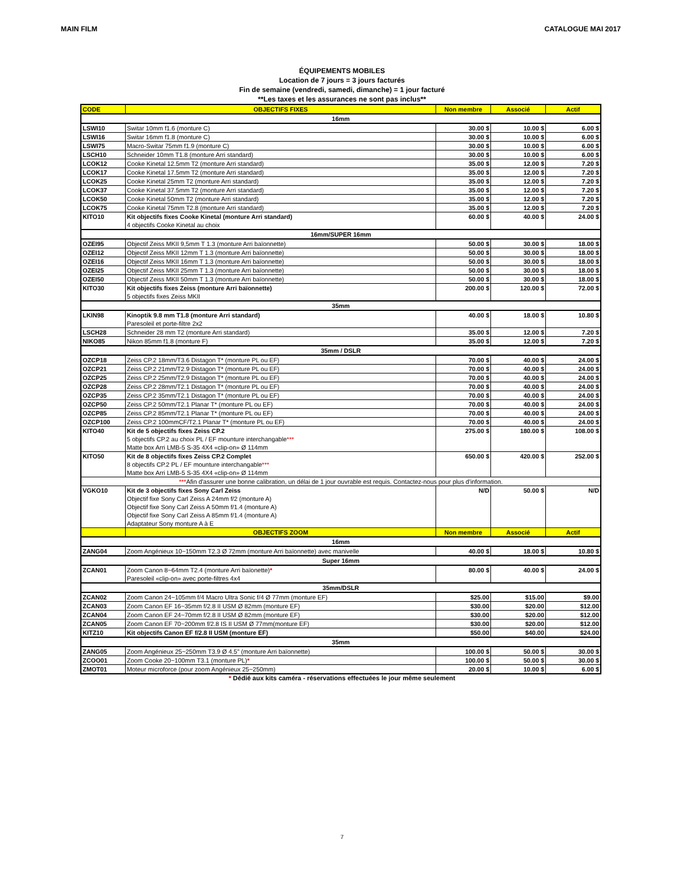MAIN FILM CATALOGUE MAI 2017
ÉQUIPEMENTS MOBILES
Location de 7 jours = 3 jours facturés
Fin de semaine (vendredi, samedi, dimanche) = 1 jour facturé
**Les taxes et les assurances ne sont pas inclus**
| CODE | OBJECTIFS FIXES | Non membre | Associé | Actif |
| --- | --- | --- | --- | --- |
| 16mm | | | | |
| LSWI10 | Switar 10mm f1.6 (monture C) | 30.00 $ | 10.00 $ | 6.00 $ |
| LSWI16 | Switar 16mm f1.8 (monture C) | 30.00 $ | 10.00 $ | 6.00 $ |
| LSWI75 | Macro-Switar 75mm f1.9 (monture C) | 30.00 $ | 10.00 $ | 6.00 $ |
| LSCH10 | Schneider 10mm T1.8 (monture Arri standard) | 30.00 $ | 10.00 $ | 6.00 $ |
| LCOK12 | Cooke Kinetal 12.5mm T2 (monture Arri standard) | 35.00 $ | 12.00 $ | 7.20 $ |
| LCOK17 | Cooke Kinetal 17.5mm T2 (monture Arri standard) | 35.00 $ | 12.00 $ | 7.20 $ |
| LCOK25 | Cooke Kinetal 25mm T2 (monture Arri standard) | 35.00 $ | 12.00 $ | 7.20 $ |
| LCOK37 | Cooke Kinetal 37.5mm T2 (monture Arri standard) | 35.00 $ | 12.00 $ | 7.20 $ |
| LCOK50 | Cooke Kinetal 50mm T2 (monture Arri standard) | 35.00 $ | 12.00 $ | 7.20 $ |
| LCOK75 | Cooke Kinetal 75mm T2.8 (monture Arri standard) | 35.00 $ | 12.00 $ | 7.20 $ |
| KITO10 | Kit objectifs fixes Cooke Kinetal (monture Arri standard) 4 objectifs Cooke Kinetal au choix | 60.00 $ | 40.00 $ | 24.00 $ |
| 16mm/SUPER 16mm | | | | |
| OZEI95 | Objectif Zeiss MKII 9,5mm T 1.3 (monture Arri baïonnette) | 50.00 $ | 30.00 $ | 18.00 $ |
| OZEI12 | Objectif Zeiss MKII 12mm T 1.3 (monture Arri baïonnette) | 50.00 $ | 30.00 $ | 18.00 $ |
| OZEI16 | Objectif Zeiss MKII 16mm T 1.3 (monture Arri baïonnette) | 50.00 $ | 30.00 $ | 18.00 $ |
| OZEI25 | Objectif Zeiss MKII 25mm T 1.3 (monture Arri baïonnette) | 50.00 $ | 30.00 $ | 18.00 $ |
| OZEI50 | Objectif Zeiss MKII 50mm T 1.3 (monture Arri baïonnette) | 50.00 $ | 30.00 $ | 18.00 $ |
| KITO30 | Kit objectifs fixes Zeiss (monture Arri baïonnette) 5 objectifs fixes Zeiss MKII | 200.00 $ | 120.00 $ | 72.00 $ |
| 35mm | | | | |
| LKIN98 | Kinoptik 9.8 mm T1.8 (monture Arri standard) Paresoleil et porte-filtre 2x2 | 40.00 $ | 18.00 $ | 10.80 $ |
| LSCH28 | Schneider 28 mm T2 (monture Arri standard) | 35.00 $ | 12.00 $ | 7.20 $ |
| NIKO85 | Nikon 85mm f1.8 (monture F) | 35.00 $ | 12.00 $ | 7.20 $ |
| 35mm / DSLR | | | | |
| OZCP18 | Zeiss CP.2 18mm/T3.6 Distagon T* (monture PL ou EF) | 70.00 $ | 40.00 $ | 24.00 $ |
| OZCP21 | Zeiss CP.2 21mm/T2.9 Distagon T* (monture PL ou EF) | 70.00 $ | 40.00 $ | 24.00 $ |
| OZCP25 | Zeiss CP.2 25mm/T2.9 Distagon T* (monture PL ou EF) | 70.00 $ | 40.00 $ | 24.00 $ |
| OZCP28 | Zeiss CP.2 28mm/T2.1 Distagon T* (monture PL ou EF) | 70.00 $ | 40.00 $ | 24.00 $ |
| OZCP35 | Zeiss CP.2 35mm/T2.1 Distagon T* (monture PL ou EF) | 70.00 $ | 40.00 $ | 24.00 $ |
| OZCP50 | Zeiss CP.2 50mm/T2.1 Planar T* (monture PL ou EF) | 70.00 $ | 40.00 $ | 24.00 $ |
| OZCP85 | Zeiss CP.2 85mm/T2.1 Planar T* (monture PL ou EF) | 70.00 $ | 40.00 $ | 24.00 $ |
| OZCP100 | Zeiss CP.2 100mmCF/T2.1 Planar T* (monture PL ou EF) | 70.00 $ | 40.00 $ | 24.00 $ |
| KITO40 | Kit de 5 objectifs fixes Zeiss CP.2 5 objectifs CP.2 au choix PL / EF mounture interchangable *** Matte box Arri LMB-5 S-35 4X4 «clip-on» Ø 114mm | 275.00 $ | 180.00 $ | 108.00 $ |
| KITO50 | Kit de 8 objectifs fixes Zeiss CP.2 Complet 8 objectifs CP.2 PL / EF mounture interchangable *** Matte box Arri LMB-5 S-35 4X4 «clip-on» Ø 114mm | 650.00 $ | 420.00 $ | 252.00 $ |
| *** Afin d'assurer une bonne calibration, un délai de 1 jour ouvrable est requis. Contactez-nous pour plus d'information. | | | | |
| VGKO10 | Kit de 3 objectifs fixes Sony Carl Zeiss Objectif fixe Sony Carl Zeiss A 24mm f/2 (monture A) Objectif fixe Sony Carl Zeiss A 50mm f/1.4 (monture A) Objectif fixe Sony Carl Zeiss A 85mm f/1.4 (monture A) Adaptateur Sony monture A à E | N/D | 50.00 $ | N/D |
| | OBJECTIFS ZOOM | Non membre | Associé | Actif |
| 16mm | | | | |
| ZANG04 | Zoom Angénieux 10~150mm T2.3 Ø 72mm (monture Arri baïonnette) avec manivelle | 40.00 $ | 18.00 $ | 10.80 $ |
| Super 16mm | | | | |
| ZCAN01 | Zoom Canon 8~64mm T2.4 (monture Arri baïonette) * Paresoleil «clip-on» avec porte-filtres 4x4 | 80.00 $ | 40.00 $ | 24.00 $ |
| 35mm/DSLR | | | | |
| ZCAN02 | Zoom Canon 24~105mm f/4 Macro Ultra Sonic f/4 Ø 77mm (monture EF) | $25.00 | $15.00 | $9.00 |
| ZCAN03 | Zoom Canon EF 16~35mm f/2.8 II USM Ø 82mm (monture EF) | $30.00 | $20.00 | $12.00 |
| ZCAN04 | Zoom Canon EF 24~70mm f/2.8 II USM Ø 82mm (monture EF) | $30.00 | $20.00 | $12.00 |
| ZCAN05 | Zoom Canon EF 70~200mm f/2.8 IS II USM Ø 77mm(monture EF) | $30.00 | $20.00 | $12.00 |
| KITZ10 | Kit objectifs Canon EF f/2.8 II USM (monture EF) | $50.00 | $40.00 | $24.00 |
| 35mm | | | | |
| ZANG05 | Zoom Angénieux 25~250mm T3.9 Ø 4.5" (monture Arri baïonnette) | 100.00 $ | 50.00 $ | 30.00 $ |
| ZCOO01 | Zoom Cooke 20~100mm T3.1 (monture PL) * | 100.00 $ | 50.00 $ | 30.00 $ |
| ZMOT01 | Moteur microforce (pour zoom Angénieux 25~250mm) | 20.00 $ | 10.00 $ | 6.00 $ |
* Dédié aux kits caméra - réservations effectuées le jour même seulement
7